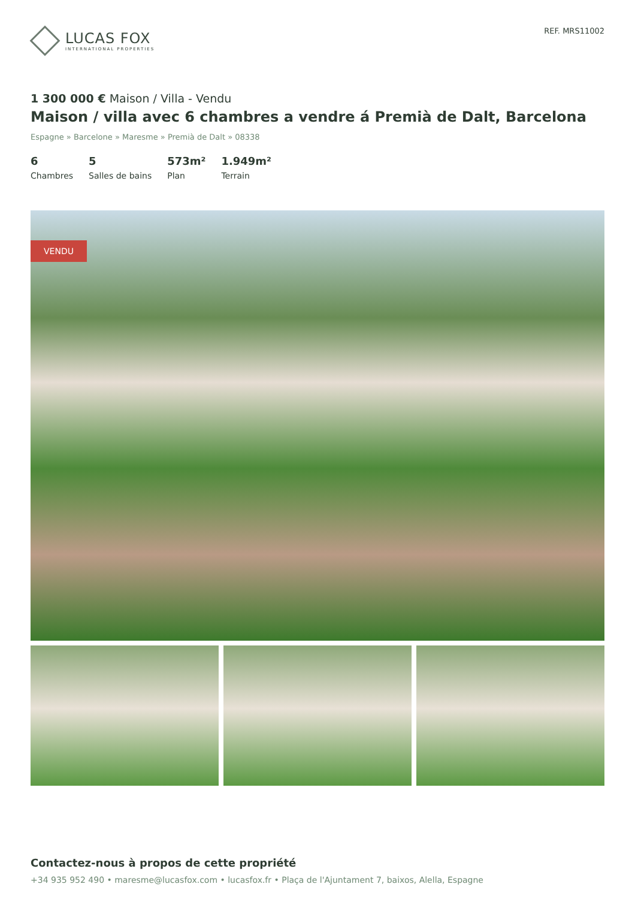LUCAS FOX
INTERNATIONAL PROPERTIES
REF. MRS11002
1 300 000 € Maison / Villa - Vendu
Maison / villa avec 6 chambres a vendre á Premià de Dalt, Barcelona
Espagne » Barcelone » Maresme » Premià de Dalt » 08338
6
Chambres
5
Salles de bains
573m²
Plan
1.949m²
Terrain
VENDU
Contactez-nous à propos de cette propriété
+34 935 952 490 • maresme@lucasfox.com • lucasfox.fr • Plaça de l'Ajuntament 7, baixos, Alella, Espagne